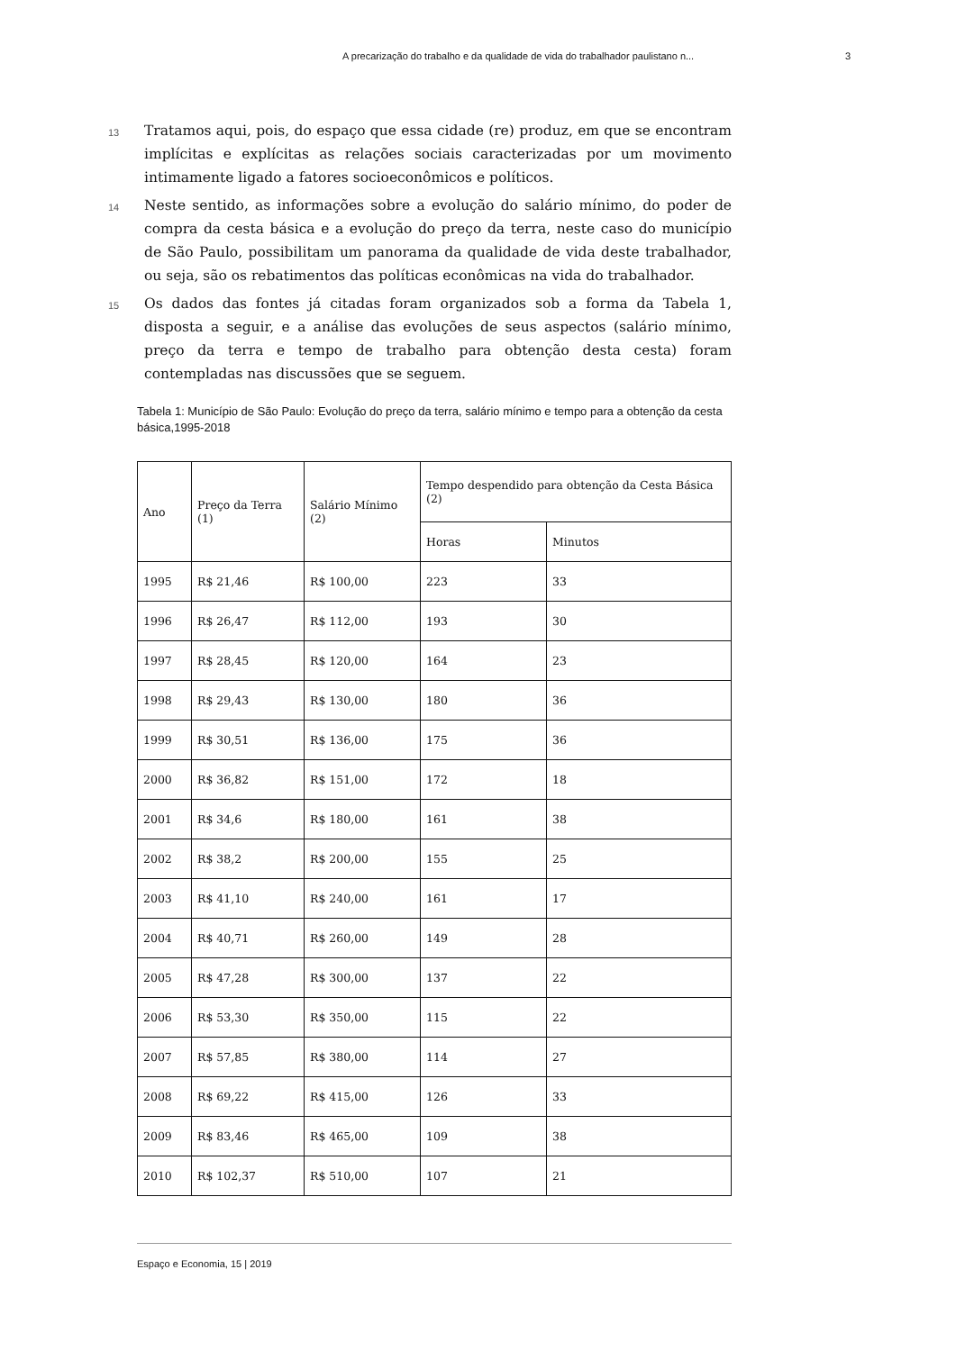A precarização do trabalho e da qualidade de vida do trabalhador paulistano n... 3
13 Tratamos aqui, pois, do espaço que essa cidade (re) produz, em que se encontram implícitas e explícitas as relações sociais caracterizadas por um movimento intimamente ligado a fatores socioeconômicos e políticos.
14 Neste sentido, as informações sobre a evolução do salário mínimo, do poder de compra da cesta básica e a evolução do preço da terra, neste caso do município de São Paulo, possibilitam um panorama da qualidade de vida deste trabalhador, ou seja, são os rebatimentos das políticas econômicas na vida do trabalhador.
15 Os dados das fontes já citadas foram organizados sob a forma da Tabela 1, disposta a seguir, e a análise das evoluções de seus aspectos (salário mínimo, preço da terra e tempo de trabalho para obtenção desta cesta) foram contempladas nas discussões que se seguem.
Tabela 1: Município de São Paulo: Evolução do preço da terra, salário mínimo e tempo para a obtenção da cesta básica,1995-2018
| Ano | Preço da Terra (1) | Salário Mínimo (2) | Tempo despendido para obtenção da Cesta Básica (2) | |
| --- | --- | --- | --- | --- |
| | | | Horas | Minutos |
| 1995 | R$ 21,46 | R$ 100,00 | 223 | 33 |
| 1996 | R$ 26,47 | R$ 112,00 | 193 | 30 |
| 1997 | R$ 28,45 | R$ 120,00 | 164 | 23 |
| 1998 | R$ 29,43 | R$ 130,00 | 180 | 36 |
| 1999 | R$ 30,51 | R$ 136,00 | 175 | 36 |
| 2000 | R$ 36,82 | R$ 151,00 | 172 | 18 |
| 2001 | R$ 34,6 | R$ 180,00 | 161 | 38 |
| 2002 | R$ 38,2 | R$ 200,00 | 155 | 25 |
| 2003 | R$ 41,10 | R$ 240,00 | 161 | 17 |
| 2004 | R$ 40,71 | R$ 260,00 | 149 | 28 |
| 2005 | R$ 47,28 | R$ 300,00 | 137 | 22 |
| 2006 | R$ 53,30 | R$ 350,00 | 115 | 22 |
| 2007 | R$ 57,85 | R$ 380,00 | 114 | 27 |
| 2008 | R$ 69,22 | R$ 415,00 | 126 | 33 |
| 2009 | R$ 83,46 | R$ 465,00 | 109 | 38 |
| 2010 | R$ 102,37 | R$ 510,00 | 107 | 21 |
Espaço e Economia, 15 | 2019